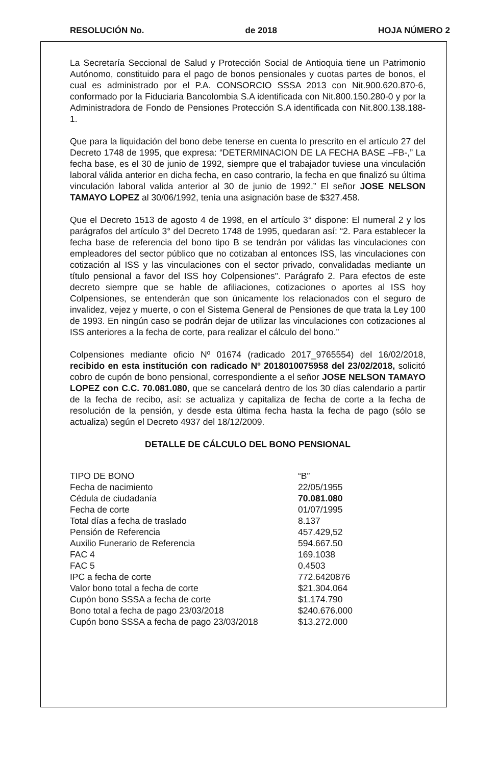RESOLUCIÓN No. de 2018 HOJA NÚMERO 2
La Secretaría Seccional de Salud y Protección Social de Antioquia tiene un Patrimonio Autónomo, constituido para el pago de bonos pensionales y cuotas partes de bonos, el cual es administrado por el P.A. CONSORCIO SSSA 2013 con Nit.900.620.870-6, conformado por la Fiduciaria Bancolombia S.A identificada con Nit.800.150.280-0 y por la Administradora de Fondo de Pensiones Protección S.A identificada con Nit.800.138.188-1.
Que para la liquidación del bono debe tenerse en cuenta lo prescrito en el artículo 27 del Decreto 1748 de 1995, que expresa: “DETERMINACION DE LA FECHA BASE –FB-,” La fecha base, es el 30 de junio de 1992, siempre que el trabajador tuviese una vinculación laboral válida anterior en dicha fecha, en caso contrario, la fecha en que finalizó su última vinculación laboral valida anterior al 30 de junio de 1992.” El señor JOSE NELSON TAMAYO LOPEZ al 30/06/1992, tenía una asignación base de $327.458.
Que el Decreto 1513 de agosto 4 de 1998, en el artículo 3° dispone: El numeral 2 y los parágrafos del artículo 3° del Decreto 1748 de 1995, quedaran así: “2. Para establecer la fecha base de referencia del bono tipo B se tendrán por válidas las vinculaciones con empleadores del sector público que no cotizaban al entonces ISS, las vinculaciones con cotización al ISS y las vinculaciones con el sector privado, convalidadas mediante un título pensional a favor del ISS hoy Colpensiones". Parágrafo 2. Para efectos de este decreto siempre que se hable de afiliaciones, cotizaciones o aportes al ISS hoy Colpensiones, se entenderán que son únicamente los relacionados con el seguro de invalidez, vejez y muerte, o con el Sistema General de Pensiones de que trata la Ley 100 de 1993. En ningún caso se podrán dejar de utilizar las vinculaciones con cotizaciones al ISS anteriores a la fecha de corte, para realizar el cálculo del bono.”
Colpensiones mediante oficio Nº 01674 (radicado 2017_9765554) del 16/02/2018, recibido en esta institución con radicado Nº 2018010075958 del 23/02/2018, solicitó cobro de cupón de bono pensional, correspondiente a el señor JOSE NELSON TAMAYO LOPEZ con C.C. 70.081.080, que se cancelará dentro de los 30 días calendario a partir de la fecha de recibo, así: se actualiza y capitaliza de fecha de corte a la fecha de resolución de la pensión, y desde esta última fecha hasta la fecha de pago (sólo se actualiza) según el Decreto 4937 del 18/12/2009.
DETALLE DE CÁLCULO DEL BONO PENSIONAL
| TIPO DE BONO | “B” |
| Fecha de nacimiento | 22/05/1955 |
| Cédula de ciudadanía | 70.081.080 |
| Fecha de corte | 01/07/1995 |
| Total días a fecha de traslado | 8.137 |
| Pensión de Referencia | 457.429,52 |
| Auxilio Funerario de Referencia | 594.667.50 |
| FAC 4 | 169.1038 |
| FAC 5 | 0.4503 |
| IPC a fecha de corte | 772.6420876 |
| Valor bono total a fecha de corte | $21.304.064 |
| Cupón bono SSSA a fecha de corte | $1.174.790 |
| Bono total a fecha de pago 23/03/2018 | $240.676.000 |
| Cupón bono SSSA a fecha de pago 23/03/2018 | $13.272.000 |